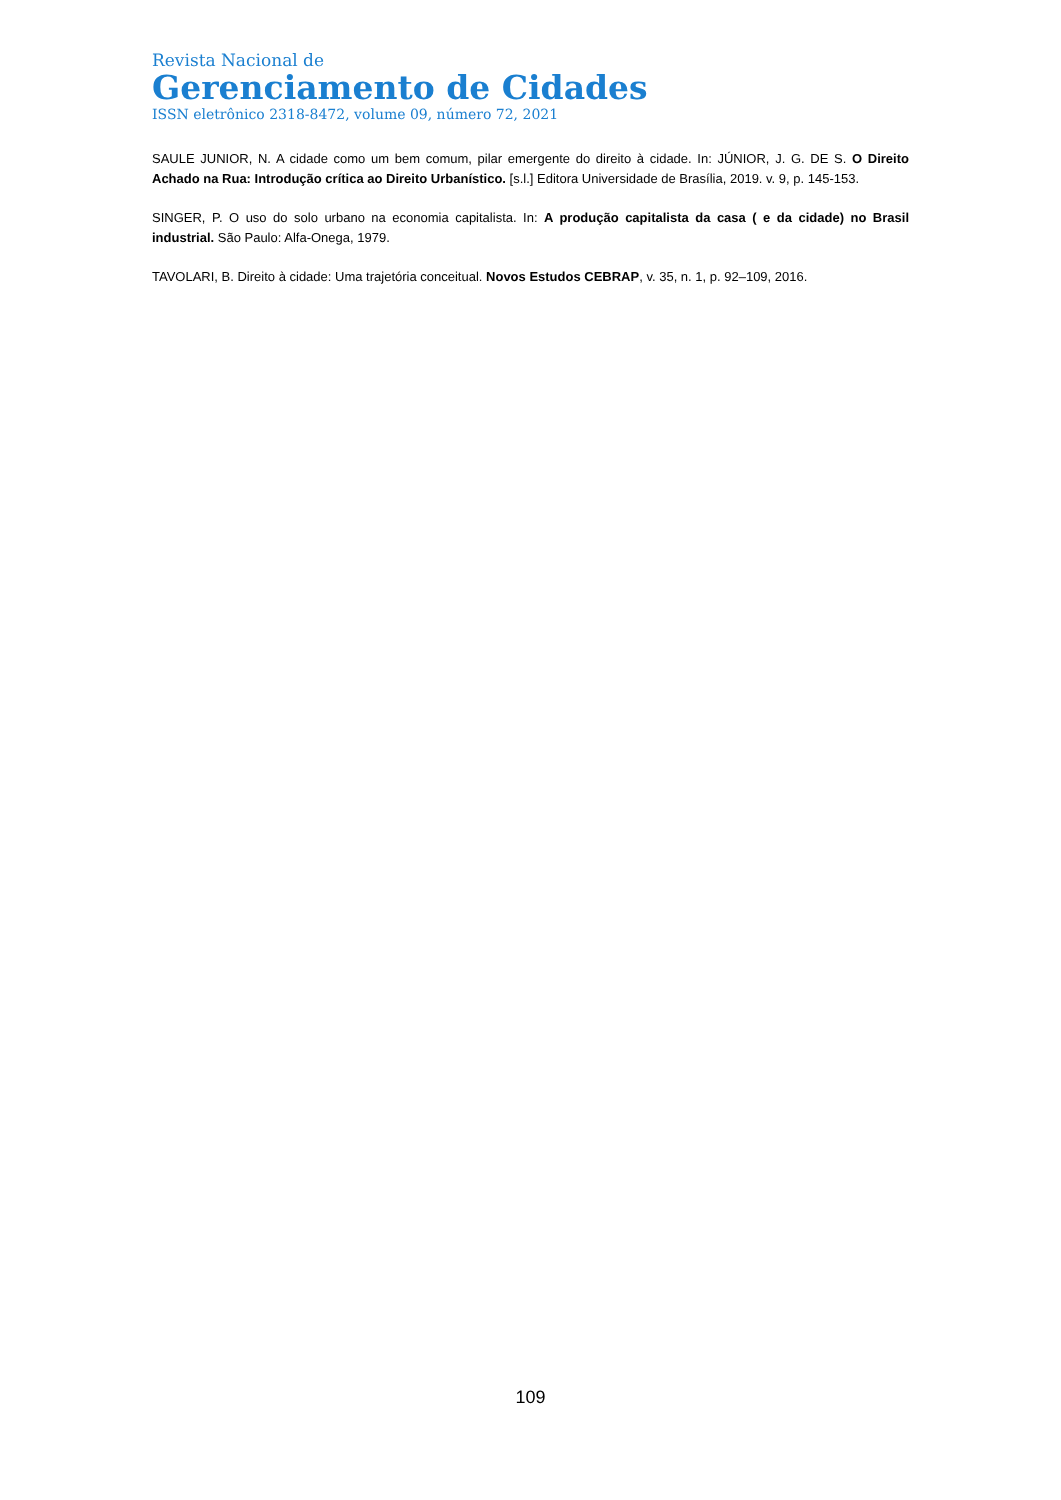Revista Nacional de
Gerenciamento de Cidades
ISSN eletrônico 2318-8472, volume 09, número 72, 2021
SAULE JUNIOR, N. A cidade como um bem comum, pilar emergente do direito à cidade. In: JÚNIOR, J. G. DE S. O Direito Achado na Rua: Introdução crítica ao Direito Urbanístico. [s.l.] Editora Universidade de Brasília, 2019. v. 9, p. 145-153.
SINGER, P. O uso do solo urbano na economia capitalista. In: A produção capitalista da casa ( e da cidade) no Brasil industrial. São Paulo: Alfa-Onega, 1979.
TAVOLARI, B. Direito à cidade: Uma trajetória conceitual. Novos Estudos CEBRAP, v. 35, n. 1, p. 92–109, 2016.
109